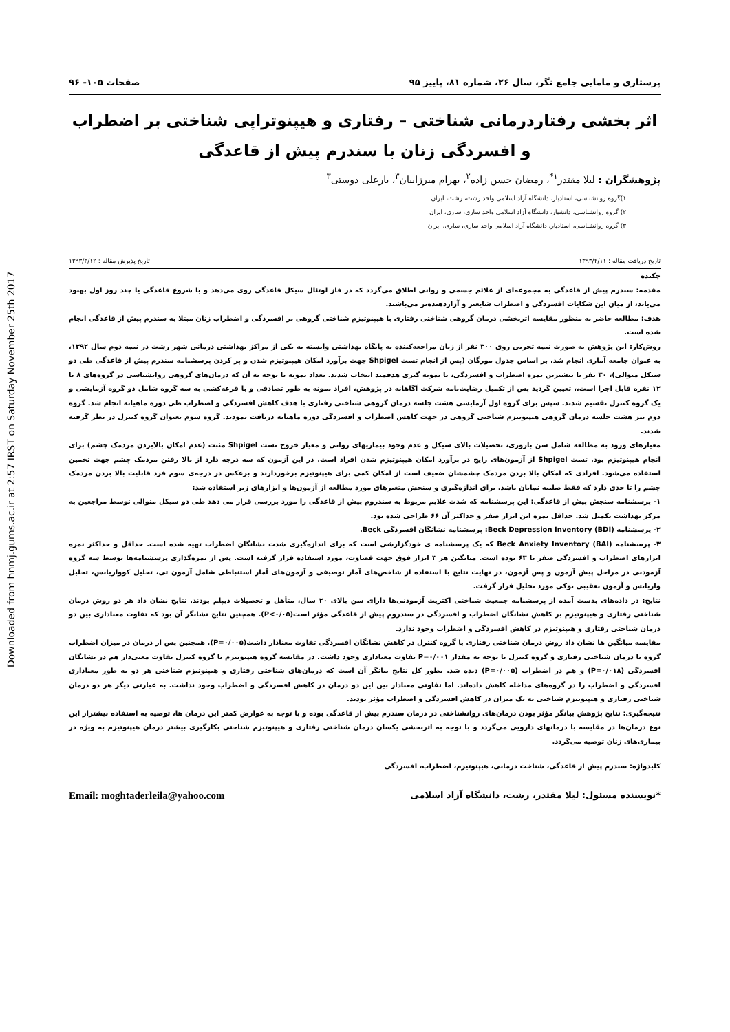Downloaded from hnmj.gums.ac.ir at 2:57 IRST on Saturday November 25th 2017
پرستاری و مامایی جامع نگر، سال ۲۶، شماره ۸۱، پاییز ۹۵ صفحات ۱۰۵- ۹۶
اثر بخشی رفتاردرمانی شناختی – رفتاری و هیپنوتراپی شناختی بر اضطراب و افسردگی زنان با سندرم پیش از قاعدگی
پژوهشگران : لیلا مقتدر<sup>۱*</sup>، رمضان حسن زاده<sup>۲</sup>، بهرام میرزاییان<sup>۳</sup>، یارعلی دوستی<sup>۳</sup>
۱)گروه روانشناسی، استادیار، دانشگاه آزاد اسلامی واحد رشت، رشت، ایران
۲) گروه روانشناسی، دانشیار، دانشگاه آزاد اسلامی واحد ساری، ساری، ایران
۳) گروه روانشناسی، استادیار، دانشگاه آزاد اسلامی واحد ساری، ساری، ایران
تاریخ دریافت مقاله : ۱۳۹۳/۲/۱۱ تاریخ پذیرش مقاله : ۱۳۹۳/۳/۱۲
چکیده
مقدمه: سندرم پیش از قاعدگی به مجموعه‌ای از علائم جسمی و روانی اطلاق می‌گردد که در فاز لوتئال سیکل قاعدگی روی می‌دهد و با شروع قاعدگی یا چند روز اول بهبود می‌یابد، از میان این شکایات افسردگی و اضطراب شایعتر و آزاردهنده‌تر می‌باشند.
هدف: مطالعه حاضر به منظور مقایسه اثربخشی درمان گروهی شناختی رفتاری با هیپنوتیزم شناختی گروهی بر افسردگی و اضطراب زنان مبتلا به سندرم پیش از قاعدگی انجام شده است.
روش‌کار: این پژوهش به صورت نیمه تجربی روی ۳۰۰ نفر از زنان مراجعه‌کننده به پایگاه بهداشتی وابسته به یکی از مراکز بهداشتی درمانی شهر رشت در نیمه دوم سال ۱۳۹۲، به عنوان جامعه آماری انجام شد. بر اساس جدول مورگان (پس از انجام تست Shpigel جهت برآورد امکان هیپنوتیزم شدن و پر کردن پرسشنامه سندرم پیش از قاعدگی طی دو سیکل متوالی)، ۳۰ نفر با بیشترین نمره اضطراب و افسردگی، با نمونه گیری هدفمند انتخاب شدند. تعداد نمونه با توجه به آن که درمان‌های گروهی روانشناسی در گروه‌های ۸ تا ۱۲ نفره قابل اجرا است،، تعیین گردید پس از تکمیل رضایت‌نامه شرکت آگاهانه در پژوهش، افراد نمونه به طور تصادفی و با قرعه‌کشی به سه گروه شامل دو گروه آزمایشی و یک گروه کنترل تقسیم شدند. سپس برای گروه اول آزمایشی هشت جلسه درمان گروهی شناختی رفتاری با هدف کاهش افسردگی و اضطراب طی دوره ماهیانه انجام شد. گروه دوم نیز هشت جلسه درمان گروهی هیپنوتیزم شناختی گروهی در جهت کاهش اضطراب و افسردگی دوره ماهیانه دریافت نمودند. گروه سوم بعنوان گروه کنترل در نظر گرفته شدند.
معیارهای ورود به مطالعه شامل سن باروری، تحصیلات بالای سیکل و عدم وجود بیماریهای روانی و معیار خروج تست Shpigel مثبت (عدم امکان بالابردن مردمک چشم) برای انجام هیپنوتیزم بود. تست Shpigel از آزمون‌های رایج در برآورد امکان هیپنوتیزم شدن افراد است. در این آزمون که سه درجه دارد از بالا رفتن مردمک چشم جهت تخمین استفاده می‌شود. افرادی که امکان بالا بردن مردمک چشمشان ضعیف است از امکان کمی برای هیپنوتیزم برخوردارند و برعکس در درجه‌ی سوم فرد قابلیت بالا بردن مردمک چشم را تا حدی دارد که فقط صلبیه نمایان باشد. برای اندازه‌گیری و سنجش متغیرهای مورد مطالعه از آزمون‌ها و ابزارهای زیر استفاده شد:
۱- پرسشنامه سنجش پیش از قاعدگی: این پرسشنامه که شدت علایم مربوط به سندروم پیش از قاعدگی را مورد بررسی قرار می دهد طی دو سیکل متوالی توسط مراجعین به مرکز بهداشت تکمیل شد. حداقل نمره این ابزار صفر و حداکثر آن ۶۶ طراحی شده بود.
۲- پرسشنامه (Beck Depression Inventory (BDI: پرسشنامه نشانگان افسردگی Beck.
۳- پرسشنامه (Beck Anxiety Inventory (BAI که یک پرسشنامه ی خودگزارشی است که برای اندازه‌گیری شدت نشانگان اضطراب تهیه شده است. حداقل و حداکثر نمره ابزارهای اضطراب و افسردگی صفر تا ۶۳ بوده است. میانگین هر ۳ ابزار فوق جهت قضاوت، مورد استفاده قرار گرفته است. پس از نمره‌گذاری پرسشنامه‌ها توسط سه گروه آزمودنی در مراحل پیش آزمون و پس آزمون، در نهایت نتایج با استفاده از شاخص‌های آمار توصیفی و آزمون‌های آمار استنباطی شامل آزمون تی، تحلیل کوواریانس، تحلیل واریانس و آزمون تعقیبی توکی مورد تحلیل قرار گرفت.
نتایج: در داده‌های بدست آمده از پرسشنامه جمعیت شناختی اکثریت آزمودنی‌ها دارای سن بالای ۲۰ سال، متأهل و تحصیلات دیپلم بودند. نتایج نشان داد هر دو روش درمان شناختی رفتاری و هیپنوتیزم بر کاهش نشانگان اضطراب و افسردگی در سندروم پیش از قاعدگی مؤثر است(P<۰/۰۵). همچنین نتایج نشانگر آن بود که تفاوت معناداری بین دو درمان شناختی رفتاری و هیپنوتیزم در کاهش افسردگی و اضطراب وجود ندارد.
مقایسه میانگین ها نشان داد روش درمان شناختی رفتاری با گروه کنترل در کاهش نشانگان افسردگی تفاوت معنادار داشت(P=۰/۰۰۵). همچنین پس از درمان در میزان اضطراب گروه با درمان شناختی رفتاری و گروه کنترل با توجه به مقدار P=۰/۰۰۱ تفاوت معناداری وجود داشت. در مقایسه گروه هیپنوتیزم با گروه کنترل تفاوت معنی‌دار هم در نشانگان افسردگی (P=۰/۰۱۸) و هم در اضطراب (P=۰/۰۰۵) دیده شد. بطور کل نتایج بیانگر آن است که درمان‌های شناختی رفتاری و هیپنوتیزم شناختی هر دو به طور معناداری افسردگی و اضطراب را در گروه‌های مداخله کاهش داده‌اند. اما تفاوتی معنادار بین این دو درمان در کاهش افسردگی و اضطراب وجود نداشت. به عبارتی دیگر هر دو درمان شناختی رفتاری و هیپنوتیزم شناختی به یک میزان در کاهش افسردگی و اضطراب مؤثر بودند.
نتیجه‌گیری: نتایج پژوهش بیانگر مؤثر بودن درمان‌های روانشناختی در درمان سندرم پیش از قاعدگی بوده و با توجه به عوارض کمتر این درمان ها، توصیه به استفاده بیشتراز این نوع درمان‌ها در مقایسه با درمانهای دارویی می‌گردد و با توجه به اثربخشی یکسان درمان شناختی رفتاری و هیپنوتیزم شناختی بکارگیری بیشتر درمان هیپنوتیزم به ویژه در بیماری‌های زنان توصیه می‌گردد.
کلیدواژه: سندرم پیش از قاعدگی، شناخت درمانی، هیپنوتیزم، اضطراب، افسردگی
*نویسنده مسئول: لیلا مقتدر، رشت، دانشگاه آزاد اسلامی Email: moghtaderleila@yahoo.com